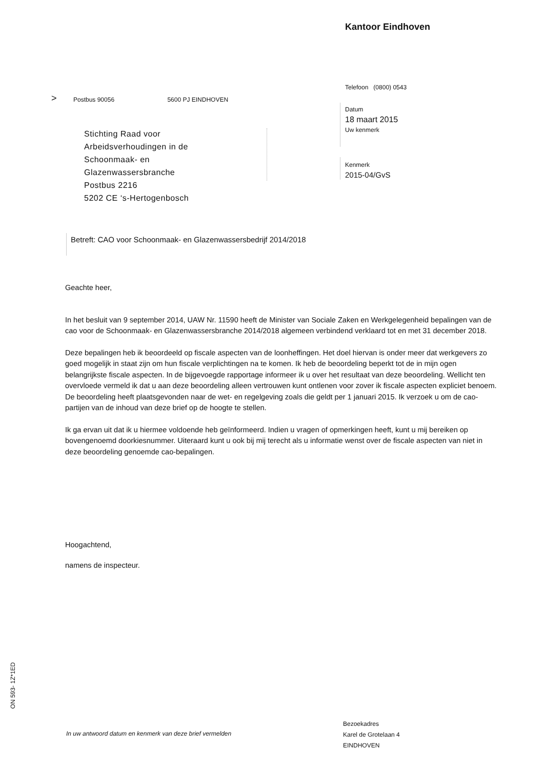Kantoor Eindhoven
Telefoon (0800) 0543
>
Postbus 90056 5600 PJ EINDHOVEN
Datum
18 maart 2015
Uw kenmerk
Kenmerk
2015-04/GvS
Stichting Raad voor
Arbeidsverhoudingen in de
Schoonmaak- en
Glazenwassersbranche
Postbus 2216
5202 CE ‘s-Hertogenbosch
Betreft: CAO voor Schoonmaak- en Glazenwassersbedrijf 2014/2018
Geachte heer,
In het besluit van 9 september 2014, UAW Nr. 11590 heeft de Minister van Sociale Zaken en Werkgelegenheid bepalingen van de cao voor de Schoonmaak- en Glazenwassersbranche 2014/2018 algemeen verbindend verklaard tot en met 31 december 2018.
Deze bepalingen heb ik beoordeeld op fiscale aspecten van de loonheffingen. Het doel hiervan is onder meer dat werkgevers zo goed mogelijk in staat zijn om hun fiscale verplichtingen na te komen. Ik heb de beoordeling beperkt tot de in mijn ogen belangrijkste fiscale aspecten. In de bijgevoegde rapportage informeer ik u over het resultaat van deze beoordeling. Wellicht ten overvloede vermeld ik dat u aan deze beoordeling alleen vertrouwen kunt ontlenen voor zover ik fiscale aspecten expliciet benoem. De beoordeling heeft plaatsgevonden naar de wet- en regelgeving zoals die geldt per 1 januari 2015. Ik verzoek u om de cao-partijen van de inhoud van deze brief op de hoogte te stellen.
Ik ga ervan uit dat ik u hiermee voldoende heb geïnformeerd. Indien u vragen of opmerkingen heeft, kunt u mij bereiken op bovengenoemd doorkiesnummer. Uiteraard kunt u ook bij mij terecht als u informatie wenst over de fiscale aspecten van niet in deze beoordeling genoemde cao-bepalingen.
Hoogachtend,
namens de inspecteur.
ON 593- 1Z*1ED
In uw antwoord datum en kenmerk van deze brief vermelden
Bezoekadres
Karel de Grotelaan 4
EINDHOVEN